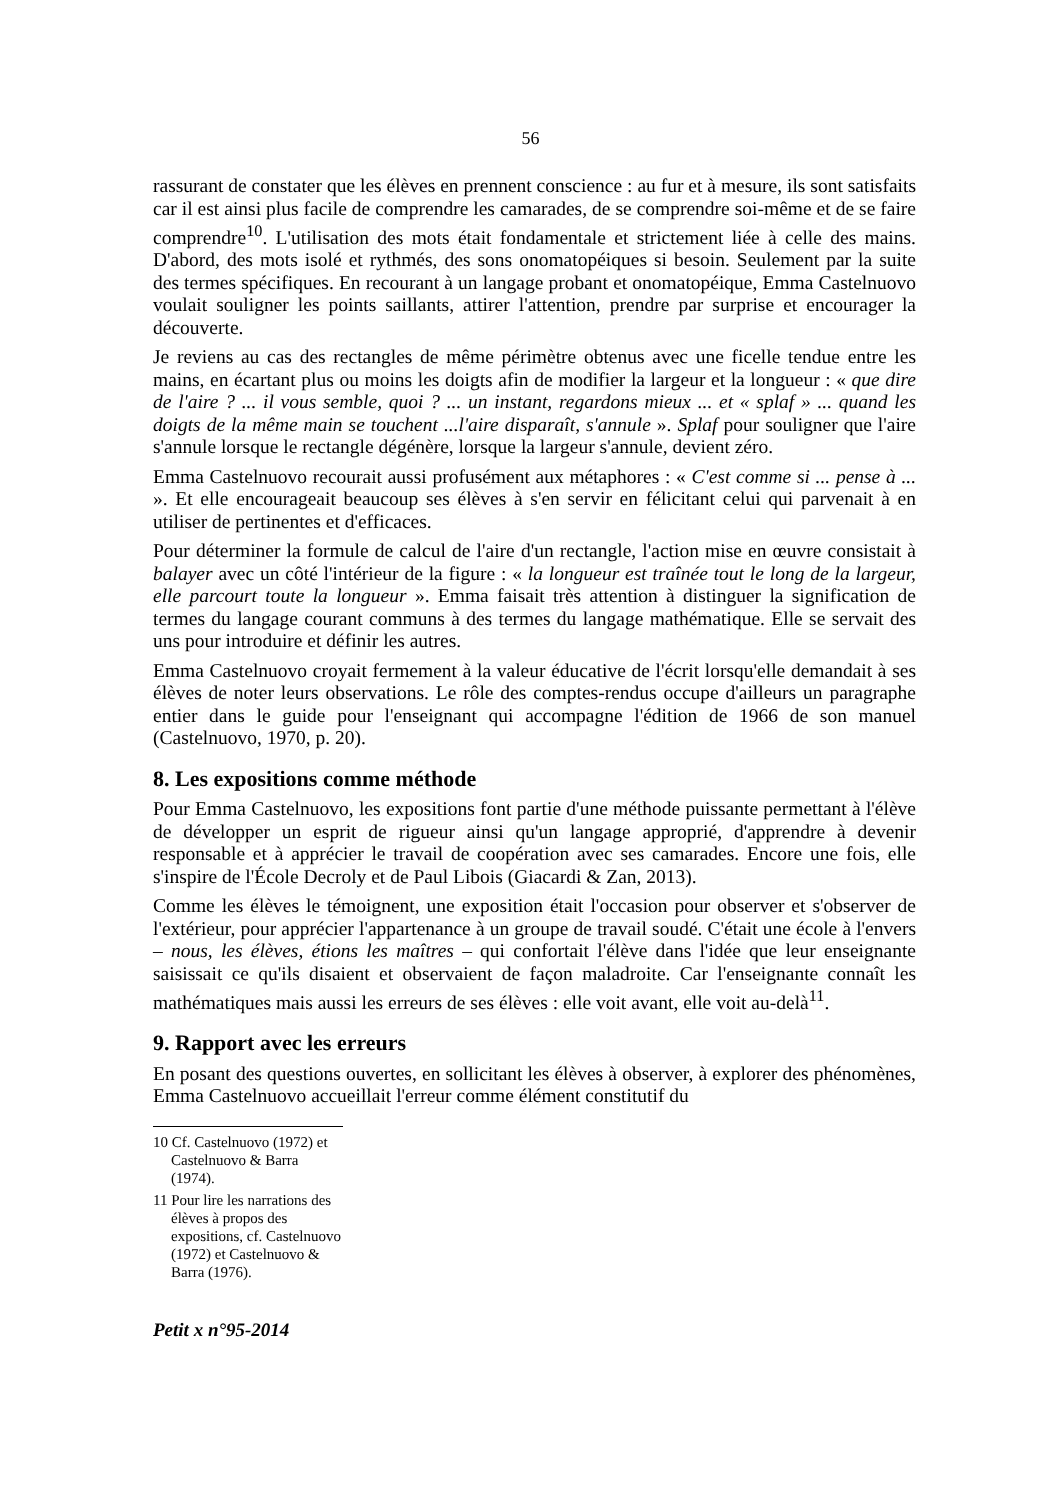56
rassurant de constater que les élèves en prennent conscience : au fur et à mesure, ils sont satisfaits car il est ainsi plus facile de comprendre les camarades, de se comprendre soi-même et de se faire comprendre<sup>10</sup>. L'utilisation des mots était fondamentale et strictement liée à celle des mains. D'abord, des mots isolé et rythmés, des sons onomatopéiques si besoin. Seulement par la suite des termes spécifiques. En recourant à un langage probant et onomatopéique, Emma Castelnuovo voulait souligner les points saillants, attirer l'attention, prendre par surprise et encourager la découverte.
Je reviens au cas des rectangles de même périmètre obtenus avec une ficelle tendue entre les mains, en écartant plus ou moins les doigts afin de modifier la largeur et la longueur : « que dire de l'aire ? ... il vous semble, quoi ? ... un instant, regardons mieux ... et « splaf » ... quand les doigts de la même main se touchent ...l'aire disparaît, s'annule ». Splaf pour souligner que l'aire s'annule lorsque le rectangle dégénère, lorsque la largeur s'annule, devient zéro.
Emma Castelnuovo recourait aussi profusément aux métaphores : « C'est comme si ... pense à ... ». Et elle encourageait beaucoup ses élèves à s'en servir en félicitant celui qui parvenait à en utiliser de pertinentes et d'efficaces.
Pour déterminer la formule de calcul de l'aire d'un rectangle, l'action mise en œuvre consistait à balayer avec un côté l'intérieur de la figure : « la longueur est traînée tout le long de la largeur, elle parcourt toute la longueur ». Emma faisait très attention à distinguer la signification de termes du langage courant communs à des termes du langage mathématique. Elle se servait des uns pour introduire et définir les autres.
Emma Castelnuovo croyait fermement à la valeur éducative de l'écrit lorsqu'elle demandait à ses élèves de noter leurs observations. Le rôle des comptes-rendus occupe d'ailleurs un paragraphe entier dans le guide pour l'enseignant qui accompagne l'édition de 1966 de son manuel (Castelnuovo, 1970, p. 20).
8. Les expositions comme méthode
Pour Emma Castelnuovo, les expositions font partie d'une méthode puissante permettant à l'élève de développer un esprit de rigueur ainsi qu'un langage approprié, d'apprendre à devenir responsable et à apprécier le travail de coopération avec ses camarades. Encore une fois, elle s'inspire de l'École Decroly et de Paul Libois (Giacardi & Zan, 2013).
Comme les élèves le témoignent, une exposition était l'occasion pour observer et s'observer de l'extérieur, pour apprécier l'appartenance à un groupe de travail soudé. C'était une école à l'envers – nous, les élèves, étions les maîtres – qui confortait l'élève dans l'idée que leur enseignante saisissait ce qu'ils disaient et observaient de façon maladroite. Car l'enseignante connaît les mathématiques mais aussi les erreurs de ses élèves : elle voit avant, elle voit au-delà<sup>11</sup>.
9. Rapport avec les erreurs
En posant des questions ouvertes, en sollicitant les élèves à observer, à explorer des phénomènes, Emma Castelnuovo accueillait l'erreur comme élément constitutif du
10 Cf. Castelnuovo (1972) et Castelnuovo & Barra (1974).
11 Pour lire les narrations des élèves à propos des expositions, cf. Castelnuovo (1972) et Castelnuovo & Barra (1976).
Petit x n°95-2014